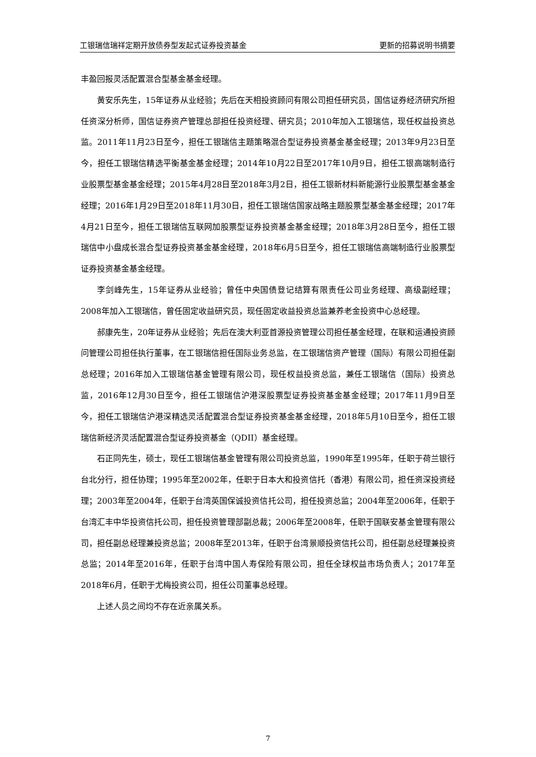工银瑞信瑞祥定期开放债券型发起式证券投资基金 更新的招募说明书摘要
丰盈回报灵活配置混合型基金基金经理。
黄安乐先生，15年证券从业经验；先后在天相投资顾问有限公司担任研究员，国信证券经济研究所担任资深分析师，国信证券资产管理总部担任投资经理、研究员；2010年加入工银瑞信，现任权益投资总监。2011年11月23日至今，担任工银瑞信主题策略混合型证券投资基金基金经理；2013年9月23日至今，担任工银瑞信精选平衡基金基金经理；2014年10月22日至2017年10月9日，担任工银高端制造行业股票型基金基金经理；2015年4月28日至2018年3月2日，担任工银新材料新能源行业股票型基金基金经理；2016年1月29日至2018年11月30日，担任工银瑞信国家战略主题股票型基金基金经理；2017年4月21日至今，担任工银瑞信互联网加股票型证券投资基金基金经理；2018年3月28日至今，担任工银瑞信中小盘成长混合型证券投资基金基金经理，2018年6月5日至今，担任工银瑞信高端制造行业股票型证券投资基金基金经理。
李剑峰先生，15年证券从业经验；曾任中央国债登记结算有限责任公司业务经理、高级副经理；2008年加入工银瑞信，曾任固定收益研究员，现任固定收益投资总监兼养老金投资中心总经理。
郝康先生，20年证券从业经验；先后在澳大利亚首源投资管理公司担任基金经理，在联和运通投资顾问管理公司担任执行董事，在工银瑞信担任国际业务总监，在工银瑞信资产管理（国际）有限公司担任副总经理；2016年加入工银瑞信基金管理有限公司，现任权益投资总监，兼任工银瑞信（国际）投资总监，2016年12月30日至今，担任工银瑞信沪港深股票型证券投资基金基金经理；2017年11月9日至今，担任工银瑞信沪港深精选灵活配置混合型证券投资基金基金经理，2018年5月10日至今，担任工银瑞信新经济灵活配置混合型证券投资基金（QDII）基金经理。
石正同先生，硕士，现任工银瑞信基金管理有限公司投资总监，1990年至1995年，任职于荷兰银行台北分行，担任协理；1995年至2002年，任职于日本大和投资信托（香港）有限公司，担任资深投资经理；2003年至2004年，任职于台湾英国保诚投资信托公司，担任投资总监；2004年至2006年，任职于台湾汇丰中华投资信托公司，担任投资管理部副总裁；2006年至2008年，任职于国联安基金管理有限公司，担任副总经理兼投资总监；2008年至2013年，任职于台湾景顺投资信托公司，担任副总经理兼投资总监；2014年至2016年，任职于台湾中国人寿保险有限公司，担任全球权益市场负责人；2017年至2018年6月，任职于尤梅投资公司，担任公司董事总经理。
上述人员之间均不存在近亲属关系。
7